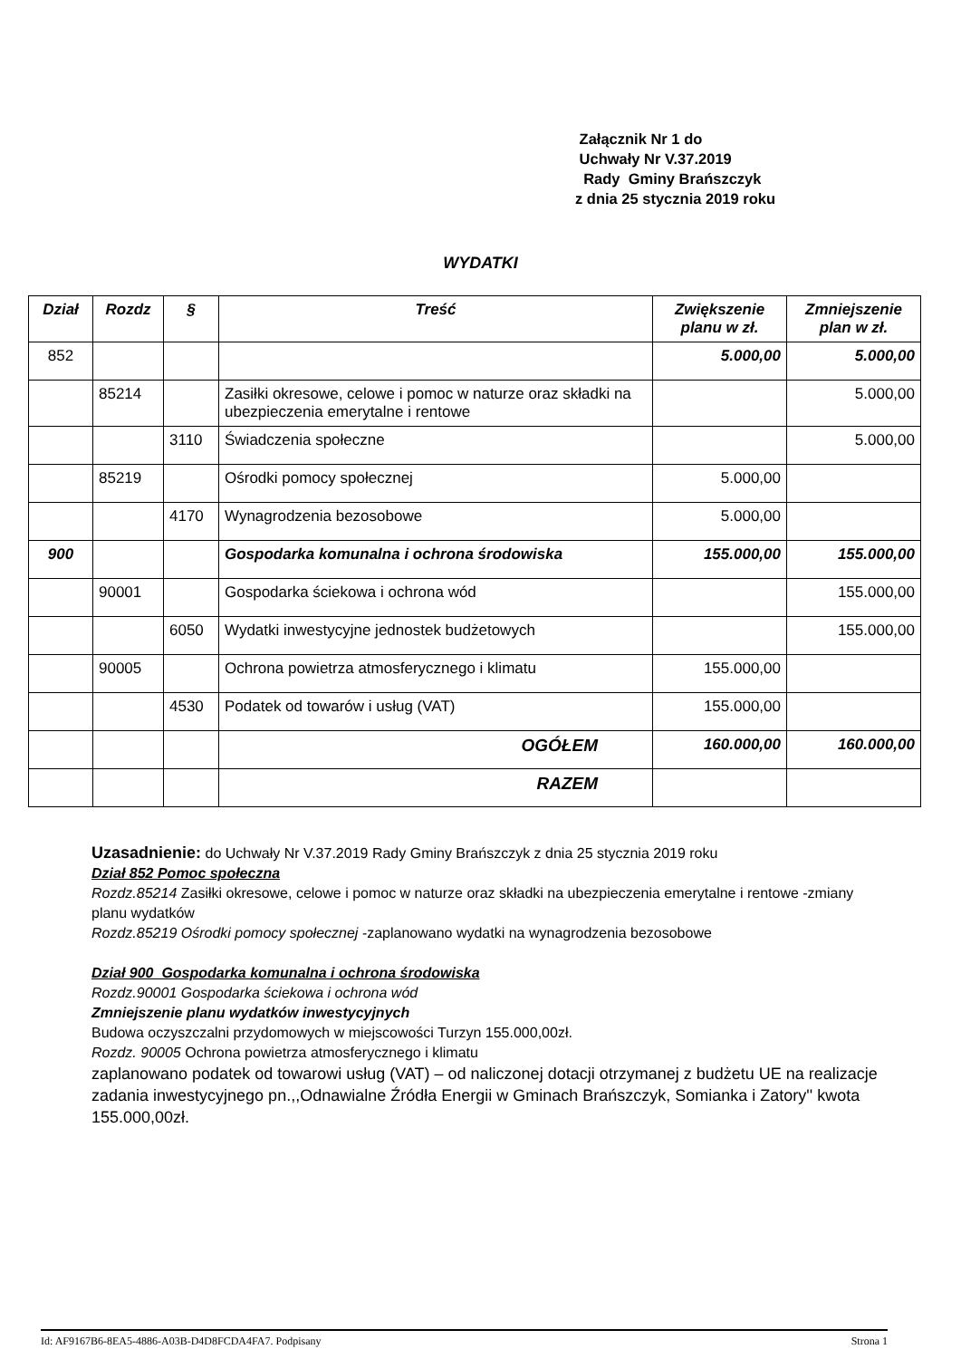Załącznik Nr 1 do
Uchwały Nr V.37.2019
Rady Gminy Brańszczyk
z dnia 25 stycznia 2019 roku
WYDATKI
| Dział | Rozdz | § | Treść | Zwiększenie planu w zł. | Zmniejszenie plan w zł. |
| --- | --- | --- | --- | --- | --- |
| 852 | | | | 5.000,00 | 5.000,00 |
| | 85214 | | Zasiłki okresowe, celowe i pomoc w naturze oraz składki na ubezpieczenia emerytalne i rentowe | | 5.000,00 |
| | | 3110 | Świadczenia społeczne | | 5.000,00 |
| | 85219 | | Ośrodki pomocy społecznej | 5.000,00 | |
| | | 4170 | Wynagrodzenia bezosobowe | 5.000,00 | |
| 900 | | | Gospodarka komunalna i ochrona środowiska | 155.000,00 | 155.000,00 |
| | 90001 | | Gospodarka ściekowa i ochrona wód | | 155.000,00 |
| | | 6050 | Wydatki inwestycyjne jednostek budżetowych | | 155.000,00 |
| | 90005 | | Ochrona powietrza atmosferycznego i klimatu | 155.000,00 | |
| | | 4530 | Podatek od towarów i usług (VAT) | 155.000,00 | |
| | | | OGÓŁEM | 160.000,00 | 160.000,00 |
| | | | RAZEM | | |
Uzasadnienie: do Uchwały Nr V.37.2019 Rady Gminy Brańszczyk z dnia 25 stycznia 2019 roku
Dział 852 Pomoc społeczna
Rozdz.85214 Zasiłki okresowe, celowe i pomoc w naturze oraz składki na ubezpieczenia emerytalne i rentowe -zmiany planu wydatków
Rozdz.85219 Ośrodki pomocy społecznej -zaplanowano wydatki na wynagrodzenia bezosobowe
Dział 900 Gospodarka komunalna i ochrona środowiska
Rozdz.90001 Gospodarka ściekowa i ochrona wód
Zmniejszenie planu wydatków inwestycyjnych
Budowa oczyszczalni przydomowych w miejscowości Turzyn 155.000,00zł.
Rozdz. 90005 Ochrona powietrza atmosferycznego i klimatu
zaplanowano podatek od towarowi usług (VAT) – od naliczonej dotacji otrzymanej z budżetu UE na realizacje zadania inwestycyjnego pn.,,Odnawialne Źródła Energii w Gminach Brańszczyk, Somianka i Zatory'' kwota 155.000,00zł.
Id: AF9167B6-8EA5-4886-A03B-D4D8FCDA4FA7. Podpisany Strona 1